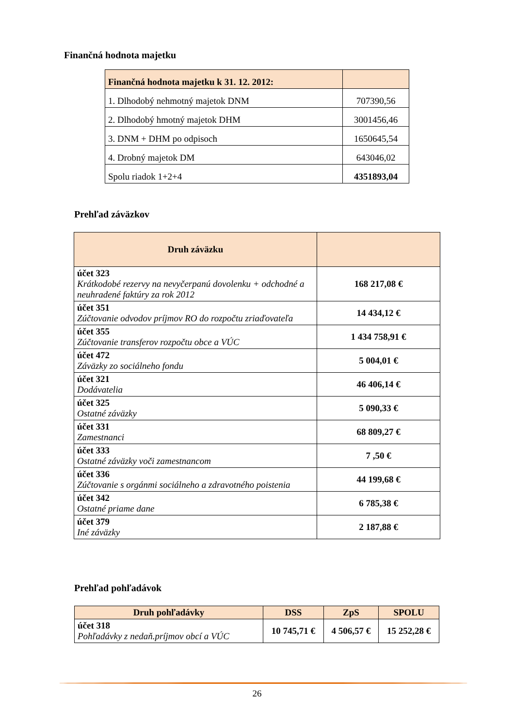Finančná hodnota majetku
| Finančná hodnota majetku k 31. 12. 2012: | |
| 1. Dlhodobý nehmotný majetok DNM | 707390,56 |
| 2. Dlhodobý hmotný majetok DHM | 3001456,46 |
| 3. DNM + DHM po odpisoch | 1650645,54 |
| 4. Drobný majetok DM | 643046,02 |
| Spolu riadok 1+2+4 | 4351893,04 |
Prehľad záväzkov
| Druh záväzku | |
| --- | --- |
| účet 323 Krátkodobé rezervy na nevyčerpanú dovolenku + odchodné a neuhradené faktúry za rok 2012 | 168 217,08 € |
| účet 351 Zúčtovanie odvodov príjmov RO do rozpočtu zriaďovateľa | 14 434,12 € |
| účet 355 Zúčtovanie transferov rozpočtu obce a VÚC | 1 434 758,91 € |
| účet 472 Záväzky zo sociálneho fondu | 5 004,01 € |
| účet 321 Dodávatelia | 46 406,14 € |
| účet 325 Ostatné záväzky | 5 090,33 € |
| účet 331 Zamestnanci | 68 809,27 € |
| účet 333 Ostatné záväzky voči zamestnancom | 7 ,50 € |
| účet 336 Zúčtovanie s orgánmi sociálneho a zdravotného poistenia | 44 199,68 € |
| účet 342 Ostatné priame dane | 6 785,38 € |
| účet 379 Iné záväzky | 2 187,88 € |
Prehľad pohľadávok
| Druh pohľadávky | DSS | ZpS | SPOLU |
| --- | --- | --- | --- |
| účet 318 Pohľadávky z nedaň.príjmov obcí a VÚC | 10 745,71 € | 4 506,57 € | 15 252,28 € |
26